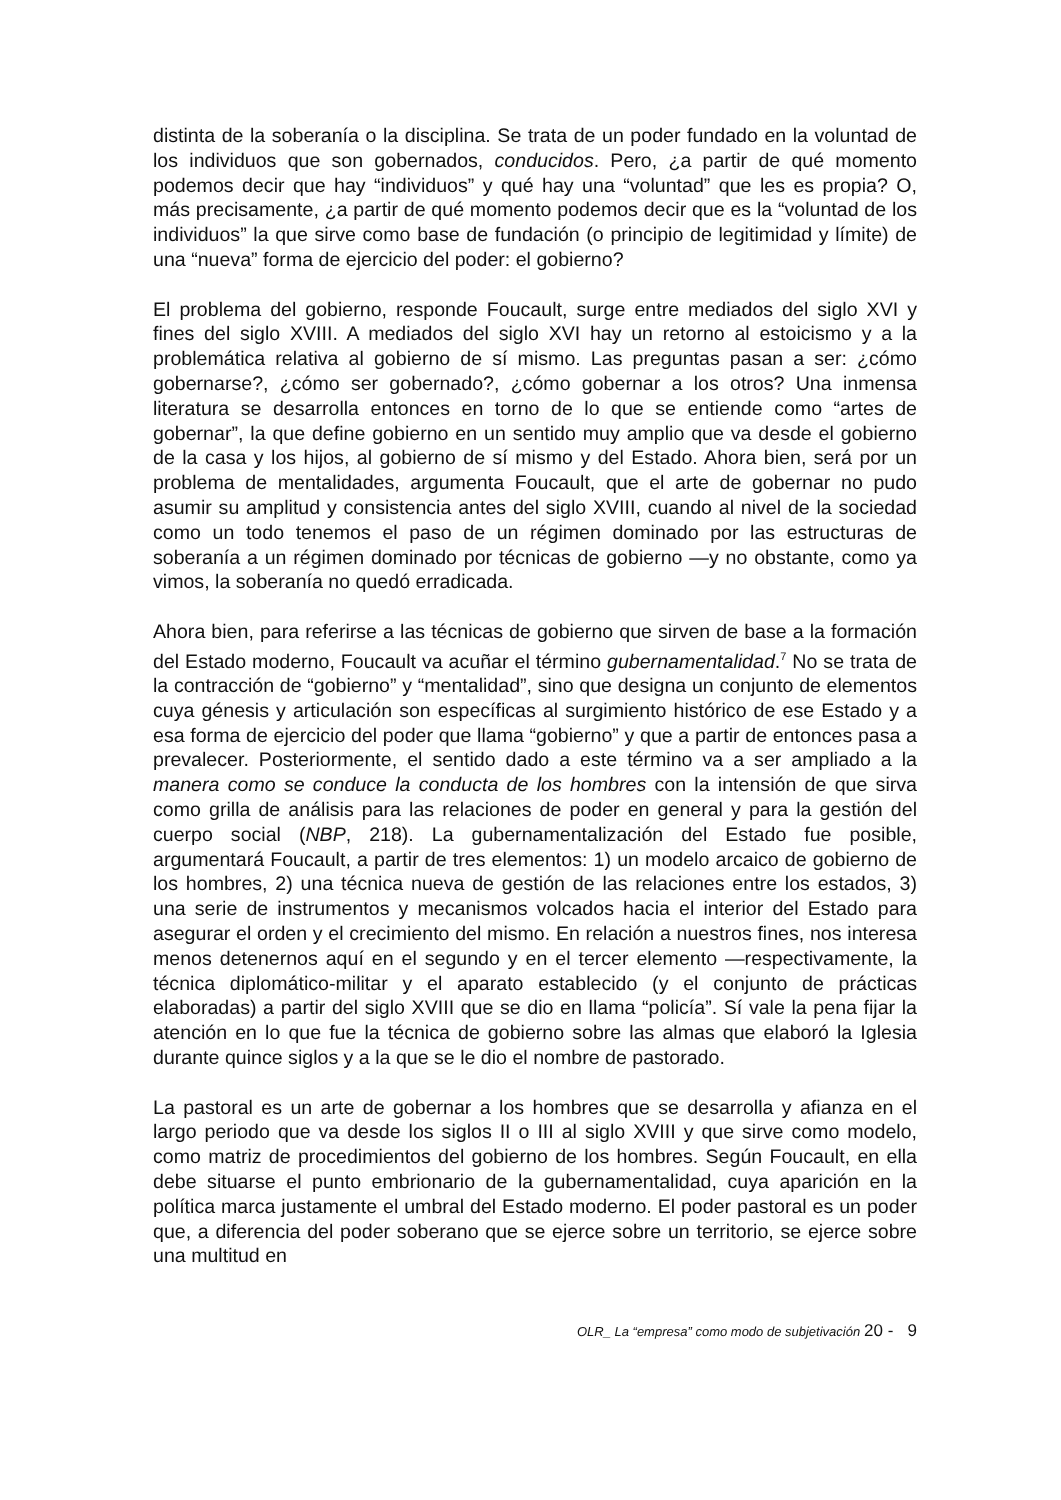distinta de la soberanía o la disciplina. Se trata de un poder fundado en la voluntad de los individuos que son gobernados, conducidos. Pero, ¿a partir de qué momento podemos decir que hay “individuos” y qué hay una “voluntad” que les es propia? O, más precisamente, ¿a partir de qué momento podemos decir que es la “voluntad de los individuos” la que sirve como base de fundación (o principio de legitimidad y límite) de una “nueva” forma de ejercicio del poder: el gobierno?
El problema del gobierno, responde Foucault, surge entre mediados del siglo XVI y fines del siglo XVIII. A mediados del siglo XVI hay un retorno al estoicismo y a la problemática relativa al gobierno de sí mismo. Las preguntas pasan a ser: ¿cómo gobernarse?, ¿cómo ser gobernado?, ¿cómo gobernar a los otros? Una inmensa literatura se desarrolla entonces en torno de lo que se entiende como “artes de gobernar”, la que define gobierno en un sentido muy amplio que va desde el gobierno de la casa y los hijos, al gobierno de sí mismo y del Estado. Ahora bien, será por un problema de mentalidades, argumenta Foucault, que el arte de gobernar no pudo asumir su amplitud y consistencia antes del siglo XVIII, cuando al nivel de la sociedad como un todo tenemos el paso de un régimen dominado por las estructuras de soberanía a un régimen dominado por técnicas de gobierno —y no obstante, como ya vimos, la soberanía no quedó erradicada.
Ahora bien, para referirse a las técnicas de gobierno que sirven de base a la formación del Estado moderno, Foucault va acuñar el término gubernamentalidad.<sup>7</sup> No se trata de la contracción de “gobierno” y “mentalidad”, sino que designa un conjunto de elementos cuya génesis y articulación son específicas al surgimiento histórico de ese Estado y a esa forma de ejercicio del poder que llama “gobierno” y que a partir de entonces pasa a prevalecer. Posteriormente, el sentido dado a este término va a ser ampliado a la manera como se conduce la conducta de los hombres con la intensión de que sirva como grilla de análisis para las relaciones de poder en general y para la gestión del cuerpo social (NBP, 218). La gubernamentalización del Estado fue posible, argumentará Foucault, a partir de tres elementos: 1) un modelo arcaico de gobierno de los hombres, 2) una técnica nueva de gestión de las relaciones entre los estados, 3) una serie de instrumentos y mecanismos volcados hacia el interior del Estado para asegurar el orden y el crecimiento del mismo. En relación a nuestros fines, nos interesa menos detenernos aquí en el segundo y en el tercer elemento —respectivamente, la técnica diplomático-militar y el aparato establecido (y el conjunto de prácticas elaboradas) a partir del siglo XVIII que se dio en llama “policía”. Sí vale la pena fijar la atención en lo que fue la técnica de gobierno sobre las almas que elaboró la Iglesia durante quince siglos y a la que se le dio el nombre de pastorado.
La pastoral es un arte de gobernar a los hombres que se desarrolla y afianza en el largo periodo que va desde los siglos II o III al siglo XVIII y que sirve como modelo, como matriz de procedimientos del gobierno de los hombres. Según Foucault, en ella debe situarse el punto embrionario de la gubernamentalidad, cuya aparición en la política marca justamente el umbral del Estado moderno. El poder pastoral es un poder que, a diferencia del poder soberano que se ejerce sobre un territorio, se ejerce sobre una multitud en
OLR_ La “empresa” como modo de subjetivación 20 - 9